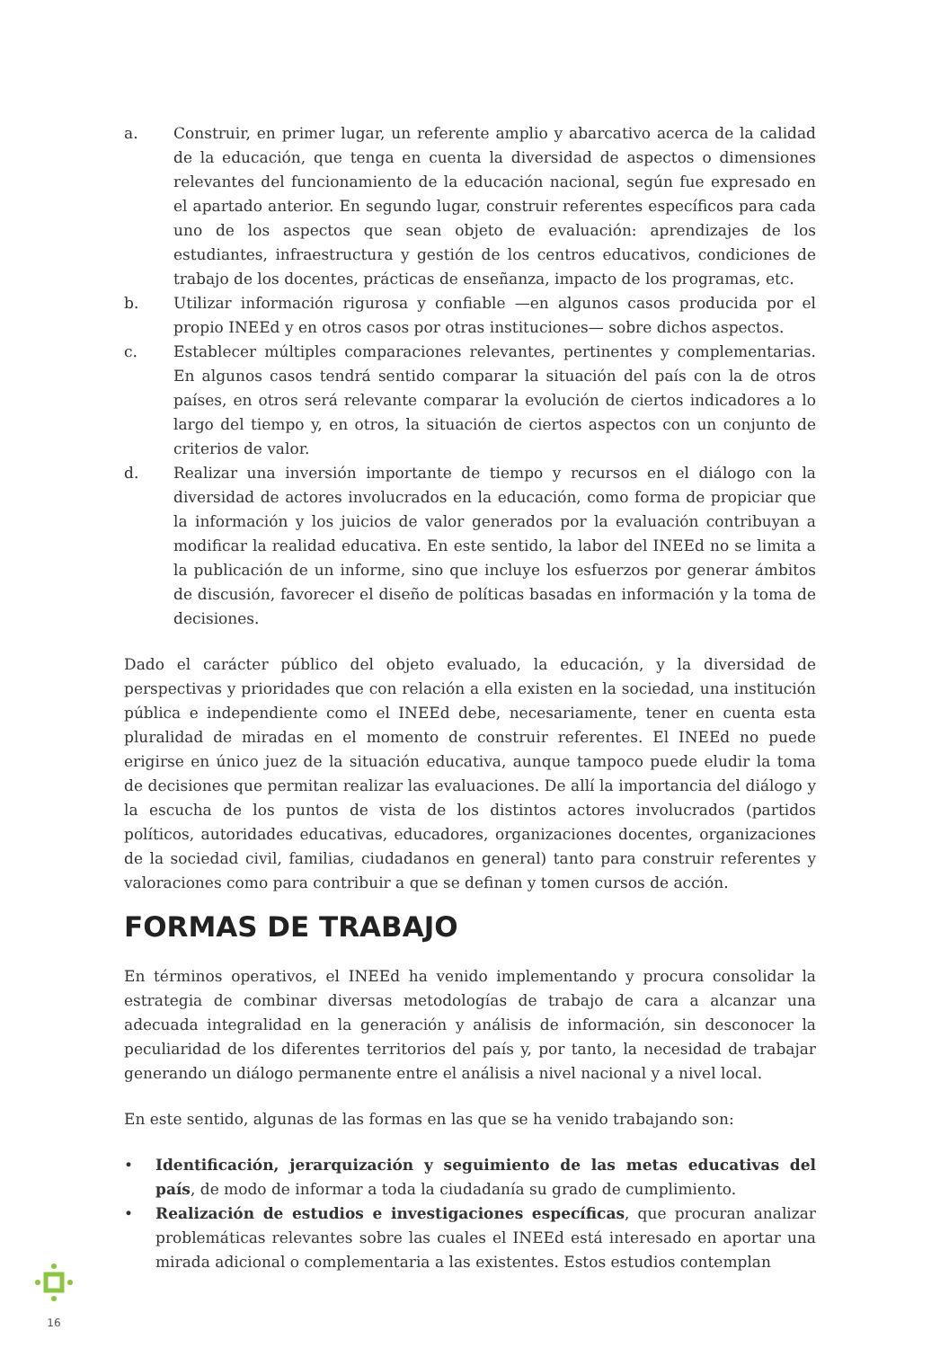a. Construir, en primer lugar, un referente amplio y abarcativo acerca de la calidad de la educación, que tenga en cuenta la diversidad de aspectos o dimensiones relevantes del funcionamiento de la educación nacional, según fue expresado en el apartado anterior. En segundo lugar, construir referentes específicos para cada uno de los aspectos que sean objeto de evaluación: aprendizajes de los estudiantes, infraestructura y gestión de los centros educativos, condiciones de trabajo de los docentes, prácticas de enseñanza, impacto de los programas, etc.
b. Utilizar información rigurosa y confiable —en algunos casos producida por el propio INEEd y en otros casos por otras instituciones— sobre dichos aspectos.
c. Establecer múltiples comparaciones relevantes, pertinentes y complementarias. En algunos casos tendrá sentido comparar la situación del país con la de otros países, en otros será relevante comparar la evolución de ciertos indicadores a lo largo del tiempo y, en otros, la situación de ciertos aspectos con un conjunto de criterios de valor.
d. Realizar una inversión importante de tiempo y recursos en el diálogo con la diversidad de actores involucrados en la educación, como forma de propiciar que la información y los juicios de valor generados por la evaluación contribuyan a modificar la realidad educativa. En este sentido, la labor del INEEd no se limita a la publicación de un informe, sino que incluye los esfuerzos por generar ámbitos de discusión, favorecer el diseño de políticas basadas en información y la toma de decisiones.
Dado el carácter público del objeto evaluado, la educación, y la diversidad de perspectivas y prioridades que con relación a ella existen en la sociedad, una institución pública e independiente como el INEEd debe, necesariamente, tener en cuenta esta pluralidad de miradas en el momento de construir referentes. El INEEd no puede erigirse en único juez de la situación educativa, aunque tampoco puede eludir la toma de decisiones que permitan realizar las evaluaciones. De allí la importancia del diálogo y la escucha de los puntos de vista de los distintos actores involucrados (partidos políticos, autoridades educativas, educadores, organizaciones docentes, organizaciones de la sociedad civil, familias, ciudadanos en general) tanto para construir referentes y valoraciones como para contribuir a que se definan y tomen cursos de acción.
FORMAS DE TRABAJO
En términos operativos, el INEEd ha venido implementando y procura consolidar la estrategia de combinar diversas metodologías de trabajo de cara a alcanzar una adecuada integralidad en la generación y análisis de información, sin desconocer la peculiaridad de los diferentes territorios del país y, por tanto, la necesidad de trabajar generando un diálogo permanente entre el análisis a nivel nacional y a nivel local.
En este sentido, algunas de las formas en las que se ha venido trabajando son:
• Identificación, jerarquización y seguimiento de las metas educativas del país, de modo de informar a toda la ciudadanía su grado de cumplimiento.
• Realización de estudios e investigaciones específicas, que procuran analizar problemáticas relevantes sobre las cuales el INEEd está interesado en aportar una mirada adicional o complementaria a las existentes. Estos estudios contemplan
16